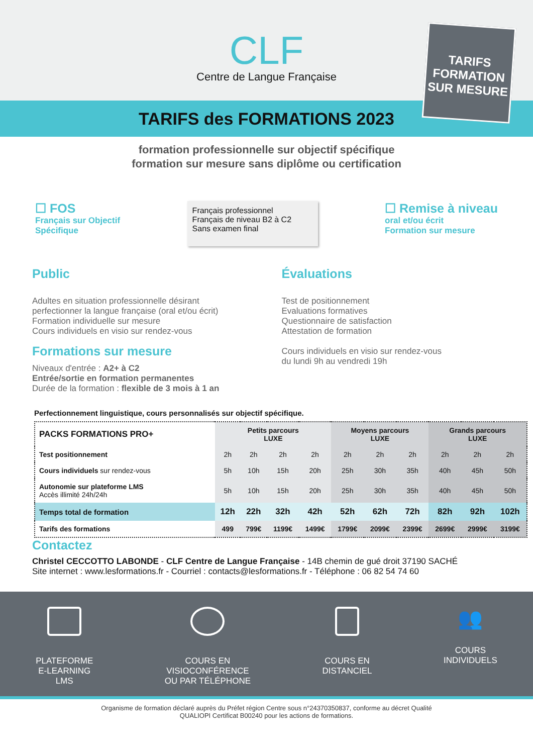CLF
Centre de Langue Française
TARIFS FORMATION SUR MESURE
TARIFS des FORMATIONS 2023
formation professionnelle sur objectif spécifique
formation sur mesure sans diplôme ou certification
☐ FOS
Français sur Objectif
Spécifique
Français professionnel
Français de niveau B2 à C2
Sans examen final
☐ Remise à niveau
oral et/ou écrit
Formation sur mesure
Public
Adultes en situation professionnelle désirant perfectionner la langue française (oral et/ou écrit)
Formation individuelle sur mesure
Cours individuels en visio sur rendez-vous
Formations sur mesure
Niveaux d'entrée : A2+ à C2
Entrée/sortie en formation permanentes
Durée de la formation : flexible de 3 mois à 1 an
Évaluations
Test de positionnement
Evaluations formatives
Questionnaire de satisfaction
Attestation de formation
Cours individuels en visio sur rendez-vous
du lundi 9h au vendredi 19h
Perfectionnement linguistique, cours personnalisés sur objectif spécifique.
| PACKS FORMATIONS PRO+ | Petits parcours LUXE | | | | Moyens parcours LUXE | | | Grands parcours LUXE | | |
| Test positionnement | 2h | 2h | 2h | 2h | 2h | 2h | 2h | 2h | 2h | 2h |
| Cours individuels sur rendez-vous | 5h | 10h | 15h | 20h | 25h | 30h | 35h | 40h | 45h | 50h |
| Autonomie sur plateforme LMS Accès illimité 24h/24h | 5h | 10h | 15h | 20h | 25h | 30h | 35h | 40h | 45h | 50h |
| Temps total de formation | 12h | 22h | 32h | 42h | 52h | 62h | 72h | 82h | 92h | 102h |
| Tarifs des formations | 499 | 799€ | 1199€ | 1499€ | 1799€ | 2099€ | 2399€ | 2699€ | 2999€ | 3199€ |
Contactez
Christel CECCOTTO LABONDE - CLF Centre de Langue Française - 14B chemin de gué droit 37190 SACHÉ
Site internet : www.lesformations.fr - Courriel : contacts@lesformations.fr - Téléphone : 06 82 54 74 60
PLATEFORME
E-LEARNING
LMS
COURS EN
VISIOCONFÉRENCE
OU PAR TÉLÉPHONE
COURS EN
DISTANCIEL
👥
COURS
INDIVIDUELS
Organisme de formation déclaré auprès du Préfet région Centre sous n°24370350837, conforme au décret Qualité
QUALIOPI Certificat B00240 pour les actions de formations.